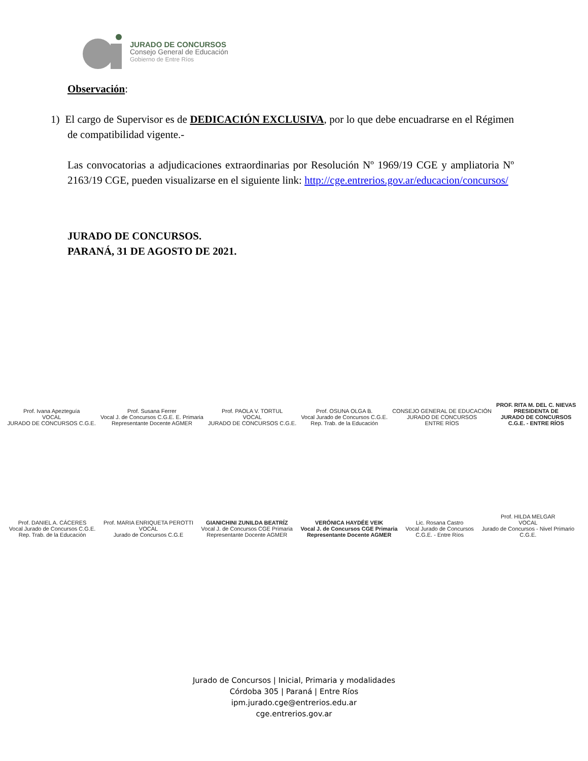JURADO DE CONCURSOS
Consejo General de Educación
Gobierno de Entre Ríos
Observación:
1) El cargo de Supervisor es de DEDICACIÓN EXCLUSIVA, por lo que debe encuadrarse en el Régimen de compatibilidad vigente.-
Las convocatorias a adjudicaciones extraordinarias por Resolución Nº 1969/19 CGE y ampliatoria Nº 2163/19 CGE, pueden visualizarse en el siguiente link: http://cge.entrerios.gov.ar/educacion/concursos/
JURADO DE CONCURSOS.
PARANÁ, 31 DE AGOSTO DE 2021.
Prof. Ivana Apezteguía
VOCAL
JURADO DE CONCURSOS C.G.E.
Prof. Susana Ferrer
Vocal J. de Concursos C.G.E. E. Primaria
Representante Docente AGMER
Prof. PAOLA V. TORTUL
VOCAL
JURADO DE CONCURSOS C.G.E.
Prof. OSUNA OLGA B.
Vocal Jurado de Concursos C.G.E.
Rep. Trab. de la Educación
CONSEJO GENERAL DE EDUCACIÓN
JURADO DE CONCURSOS
ENTRE RÍOS
PROF. RITA M. DEL C. NIEVAS
PRESIDENTA DE
JURADO DE CONCURSOS
C.G.E. - ENTRE RÍOS
Prof. DANIEL A. CÁCERES
Vocal Jurado de Concursos C.G.E.
Rep. Trab. de la Educación
Prof. MARIA ENRIQUETA PEROTTI
VOCAL
Jurado de Concursos C.G.E
GIANICHINI ZUNILDA BEATRÍZ
Vocal J. de Concursos CGE Primaria
Representante Docente AGMER
VERÓNICA HAYDÉE VEIK
Vocal J. de Concursos CGE Primaria
Representante Docente AGMER
Lic. Rosana Castro
Vocal Jurado de Concursos
C.G.E. - Entre Ríos
Prof. HILDA MELGAR
VOCAL
Jurado de Concursos - Nivel Primario
C.G.E.
Jurado de Concursos | Inicial, Primaria y modalidades
Córdoba 305 | Paraná | Entre Ríos
ipm.jurado.cge@entrerios.edu.ar
cge.entrerios.gov.ar